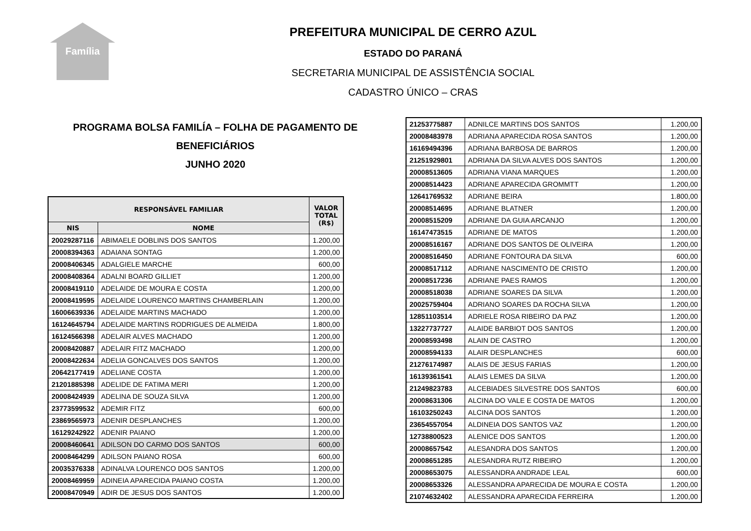Família
PREFEITURA MUNICIPAL DE CERRO AZUL
ESTADO DO PARANÁ
SECRETARIA MUNICIPAL DE ASSISTÊNCIA SOCIAL
CADASTRO ÚNICO – CRAS
PROGRAMA BOLSA FAMILÍA – FOLHA DE PAGAMENTO DE
BENEFICIÁRIOS
JUNHO 2020
| RESPONSÁVEL FAMILIAR | | VALOR TOTAL (R$) |
| --- | --- | --- |
| NIS | NOME | |
| 20029287116 | ABIMAELE DOBLINS DOS SANTOS | 1.200,00 |
| 20008394363 | ADAIANA SONTAG | 1.200,00 |
| 20008406345 | ADALGIELE MARCHE | 600,00 |
| 20008408364 | ADALNI BOARD GILLIET | 1.200,00 |
| 20008419110 | ADELAIDE DE MOURA E COSTA | 1.200,00 |
| 20008419595 | ADELAIDE LOURENCO MARTINS CHAMBERLAIN | 1.200,00 |
| 16006639336 | ADELAIDE MARTINS MACHADO | 1.200,00 |
| 16124645794 | ADELAIDE MARTINS RODRIGUES DE ALMEIDA | 1.800,00 |
| 16124566398 | ADELAIR ALVES MACHADO | 1.200,00 |
| 20008420887 | ADELAIR FITZ MACHADO | 1.200,00 |
| 20008422634 | ADELIA GONCALVES DOS SANTOS | 1.200,00 |
| 20642177419 | ADELIANE COSTA | 1.200,00 |
| 21201885398 | ADELIDE DE FATIMA MERI | 1.200,00 |
| 20008424939 | ADELINA DE SOUZA SILVA | 1.200,00 |
| 23773599532 | ADEMIR FITZ | 600,00 |
| 23869565973 | ADENIR DESPLANCHES | 1.200,00 |
| 16129242922 | ADENIR PAIANO | 1.200,00 |
| 20008460641 | ADILSON DO CARMO DOS SANTOS | 600,00 |
| 20008464299 | ADILSON PAIANO ROSA | 600,00 |
| 20035376338 | ADINALVA LOURENCO DOS SANTOS | 1.200,00 |
| 20008469959 | ADINEIA APARECIDA PAIANO COSTA | 1.200,00 |
| 20008470949 | ADIR DE JESUS DOS SANTOS | 1.200,00 |
| 21253775887 | ADNILCE MARTINS DOS SANTOS | 1.200,00 |
| 20008483978 | ADRIANA APARECIDA ROSA SANTOS | 1.200,00 |
| 16169494396 | ADRIANA BARBOSA DE BARROS | 1.200,00 |
| 21251929801 | ADRIANA DA SILVA ALVES DOS SANTOS | 1.200,00 |
| 20008513605 | ADRIANA VIANA MARQUES | 1.200,00 |
| 20008514423 | ADRIANE APARECIDA GROMMTT | 1.200,00 |
| 12641769532 | ADRIANE BEIRA | 1.800,00 |
| 20008514695 | ADRIANE BLATNER | 1.200,00 |
| 20008515209 | ADRIANE DA GUIA ARCANJO | 1.200,00 |
| 16147473515 | ADRIANE DE MATOS | 1.200,00 |
| 20008516167 | ADRIANE DOS SANTOS DE OLIVEIRA | 1.200,00 |
| 20008516450 | ADRIANE FONTOURA DA SILVA | 600,00 |
| 20008517112 | ADRIANE NASCIMENTO DE CRISTO | 1.200,00 |
| 20008517236 | ADRIANE PAES RAMOS | 1.200,00 |
| 20008518038 | ADRIANE SOARES DA SILVA | 1.200,00 |
| 20025759404 | ADRIANO SOARES DA ROCHA SILVA | 1.200,00 |
| 12851103514 | ADRIELE ROSA RIBEIRO DA PAZ | 1.200,00 |
| 13227737727 | ALAIDE BARBIOT DOS SANTOS | 1.200,00 |
| 20008593498 | ALAIN DE CASTRO | 1.200,00 |
| 20008594133 | ALAIR DESPLANCHES | 600,00 |
| 21276174987 | ALAIS DE JESUS FARIAS | 1.200,00 |
| 16139361541 | ALAIS LEMES DA SILVA | 1.200,00 |
| 21249823783 | ALCEBIADES SILVESTRE DOS SANTOS | 600,00 |
| 20008631306 | ALCINA DO VALE E COSTA DE MATOS | 1.200,00 |
| 16103250243 | ALCINA DOS SANTOS | 1.200,00 |
| 23654557054 | ALDINEIA DOS SANTOS VAZ | 1.200,00 |
| 12738800523 | ALENICE DOS SANTOS | 1.200,00 |
| 20008657542 | ALESANDRA DOS SANTOS | 1.200,00 |
| 20008651285 | ALESANDRA RUTZ RIBEIRO | 1.200,00 |
| 20008653075 | ALESSANDRA ANDRADE LEAL | 600,00 |
| 20008653326 | ALESSANDRA APARECIDA DE MOURA E COSTA | 1.200,00 |
| 21074632402 | ALESSANDRA APARECIDA FERREIRA | 1.200,00 |